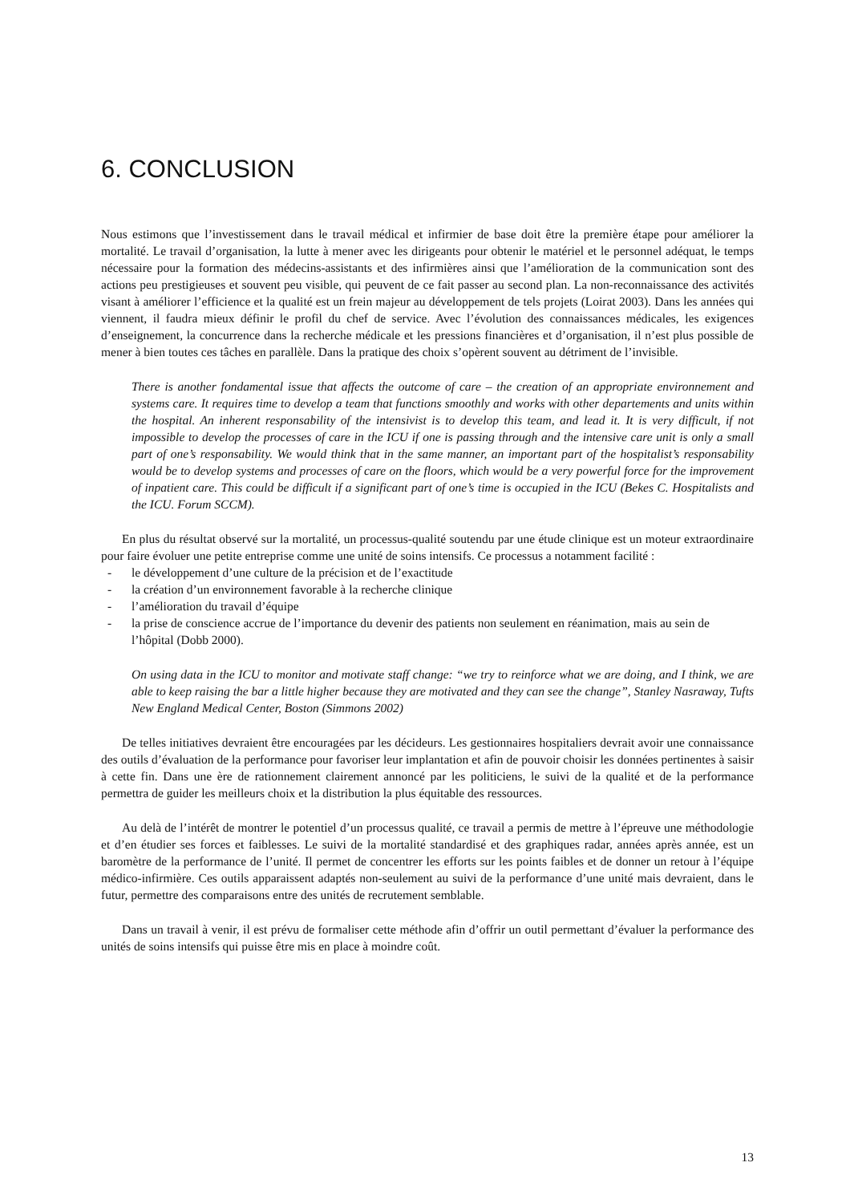6. CONCLUSION
Nous estimons que l’investissement dans le travail médical et infirmier de base doit être la première étape pour améliorer la mortalité. Le travail d’organisation, la lutte à mener avec les dirigeants pour obtenir le matériel et le personnel adéquat, le temps nécessaire pour la formation des médecins-assistants et des infirmières ainsi que l’amélioration de la communication sont des actions peu prestigieuses et souvent peu visible, qui peuvent de ce fait passer au second plan. La non-reconnaissance des activités visant à améliorer l’efficience et la qualité est un frein majeur au développement de tels projets (Loirat 2003). Dans les années qui viennent, il faudra mieux définir le profil du chef de service. Avec l’évolution des connaissances médicales, les exigences d’enseignement, la concurrence dans la recherche médicale et les pressions financières et d’organisation, il n’est plus possible de mener à bien toutes ces tâches en parallèle. Dans la pratique des choix s’opèrent souvent au détriment de l’invisible.
There is another fondamental issue that affects the outcome of care – the creation of an appropriate environnement and systems care. It requires time to develop a team that functions smoothly and works with other departements and units within the hospital. An inherent responsability of the intensivist is to develop this team, and lead it. It is very difficult, if not impossible to develop the processes of care in the ICU if one is passing through and the intensive care unit is only a small part of one’s responsability. We would think that in the same manner, an important part of the hospitalist’s responsability would be to develop systems and processes of care on the floors, which would be a very powerful force for the improvement of inpatient care. This could be difficult if a significant part of one’s time is occupied in the ICU (Bekes C. Hospitalists and the ICU. Forum SCCM).
En plus du résultat observé sur la mortalité, un processus-qualité soutendu par une étude clinique est un moteur extraordinaire pour faire évoluer une petite entreprise comme une unité de soins intensifs. Ce processus a notamment facilité :
- le développement d’une culture de la précision et de l’exactitude
- la création d’un environnement favorable à la recherche clinique
- l’amélioration du travail d’équipe
- la prise de conscience accrue de l’importance du devenir des patients non seulement en réanimation, mais au sein de l’hôpital (Dobb 2000).
On using data in the ICU to monitor and motivate staff change: “we try to reinforce what we are doing, and I think, we are able to keep raising the bar a little higher because they are motivated and they can see the change”, Stanley Nasraway, Tufts New England Medical Center, Boston (Simmons 2002)
De telles initiatives devraient être encouragées par les décideurs. Les gestionnaires hospitaliers devrait avoir une connaissance des outils d’évaluation de la performance pour favoriser leur implantation et afin de pouvoir choisir les données pertinentes à saisir à cette fin. Dans une ère de rationnement clairement annoncé par les politiciens, le suivi de la qualité et de la performance permettra de guider les meilleurs choix et la distribution la plus équitable des ressources.
Au delà de l’intérêt de montrer le potentiel d’un processus qualité, ce travail a permis de mettre à l’épreuve une méthodologie et d’en étudier ses forces et faiblesses. Le suivi de la mortalité standardisé et des graphiques radar, années après année, est un baromètre de la performance de l’unité. Il permet de concentrer les efforts sur les points faibles et de donner un retour à l’équipe médico-infirmière. Ces outils apparaissent adaptés non-seulement au suivi de la performance d’une unité mais devraient, dans le futur, permettre des comparaisons entre des unités de recrutement semblable.
Dans un travail à venir, il est prévu de formaliser cette méthode afin d’offrir un outil permettant d’évaluer la performance des unités de soins intensifs qui puisse être mis en place à moindre coût.
13